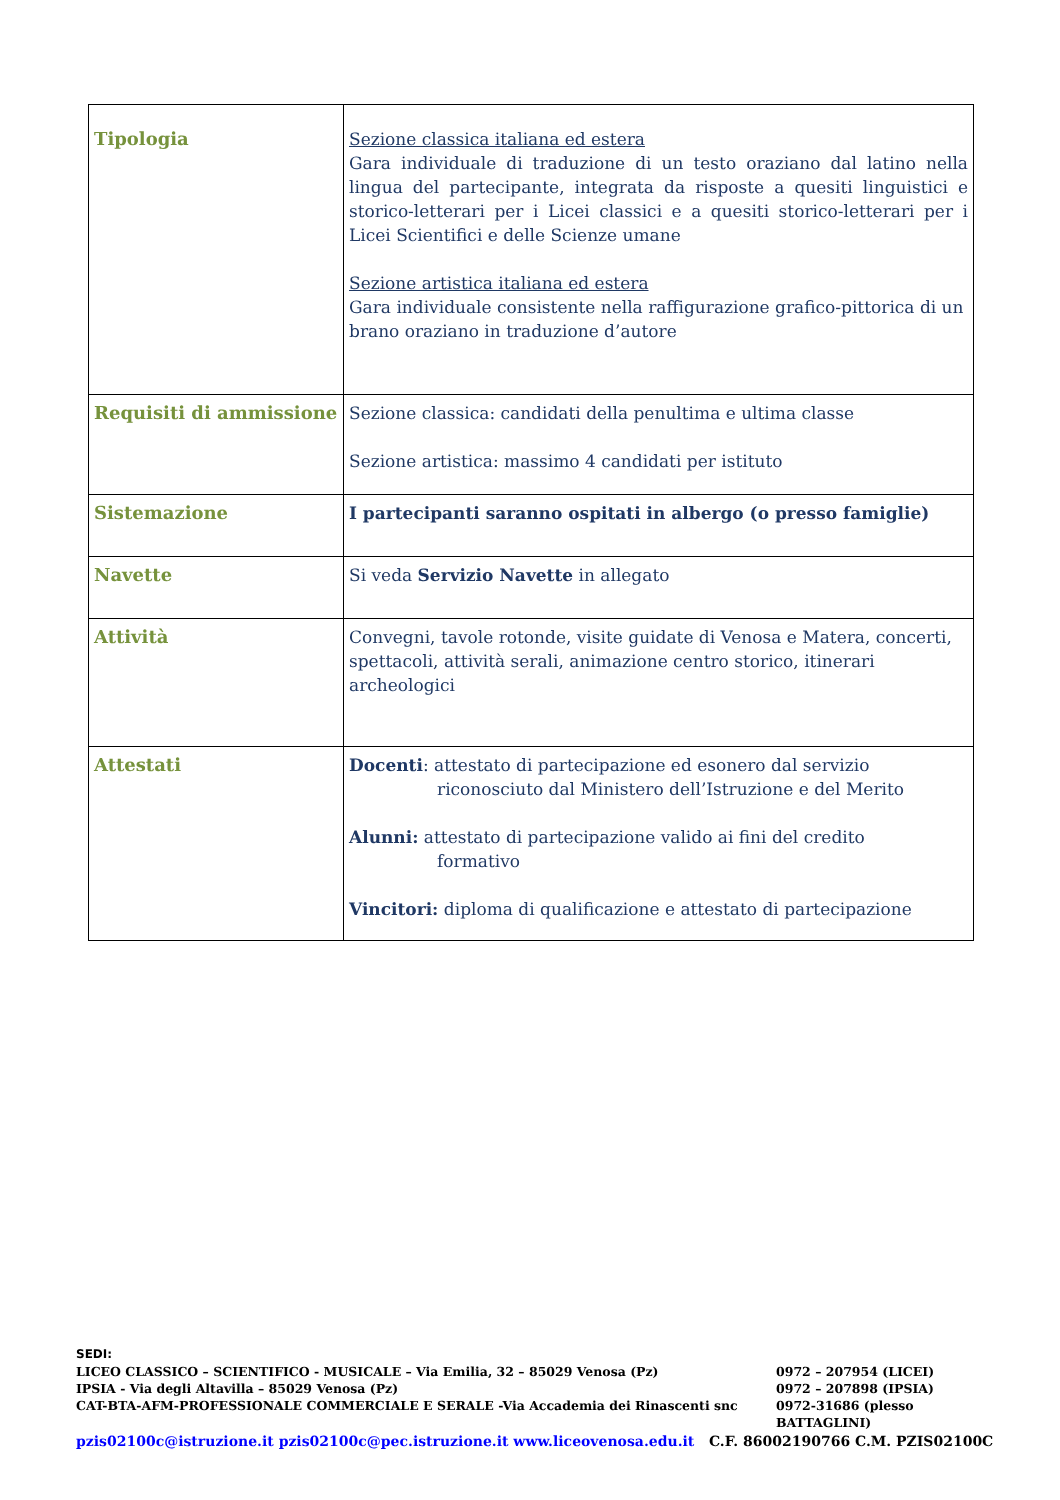| Tipologia | Sezione classica italiana ed estera Gara individuale di traduzione di un testo oraziano dal latino nella lingua del partecipante, integrata da risposte a quesiti linguistici e storico-letterari per i Licei classici e a quesiti storico-letterari per i Licei Scientifici e delle Scienze umane Sezione artistica italiana ed estera Gara individuale consistente nella raffigurazione grafico-pittorica di un brano oraziano in traduzione d’autore |
| Requisiti di ammissione | Sezione classica: candidati della penultima e ultima classe Sezione artistica: massimo 4 candidati per istituto |
| Sistemazione | I partecipanti saranno ospitati in albergo (o presso famiglie) |
| Navette | Si veda Servizio Navette in allegato |
| Attività | Convegni, tavole rotonde, visite guidate di Venosa e Matera, concerti, spettacoli, attività serali, animazione centro storico, itinerari archeologici |
| Attestati | Docenti : attestato di partecipazione ed esonero dal servizio riconosciuto dal Ministero dell’Istruzione e del Merito Alunni: attestato di partecipazione valido ai fini del credito formativo Vincitori: diploma di qualificazione e attestato di partecipazione |
SEDI:
LICEO CLASSICO – SCIENTIFICO - MUSICALE – Via Emilia, 32 – 85029 Venosa (Pz) 0972 – 207954 (LICEI)
IPSIA - Via degli Altavilla – 85029 Venosa (Pz) 0972 – 207898 (IPSIA)
CAT-BTA-AFM-PROFESSIONALE COMMERCIALE E SERALE -Via Accademia dei Rinascenti snc 0972-31686 (plesso BATTAGLINI)
pzis02100c@istruzione.it pzis02100c@pec.istruzione.it www.liceovenosa.edu.it C.F. 86002190766 C.M. PZIS02100C